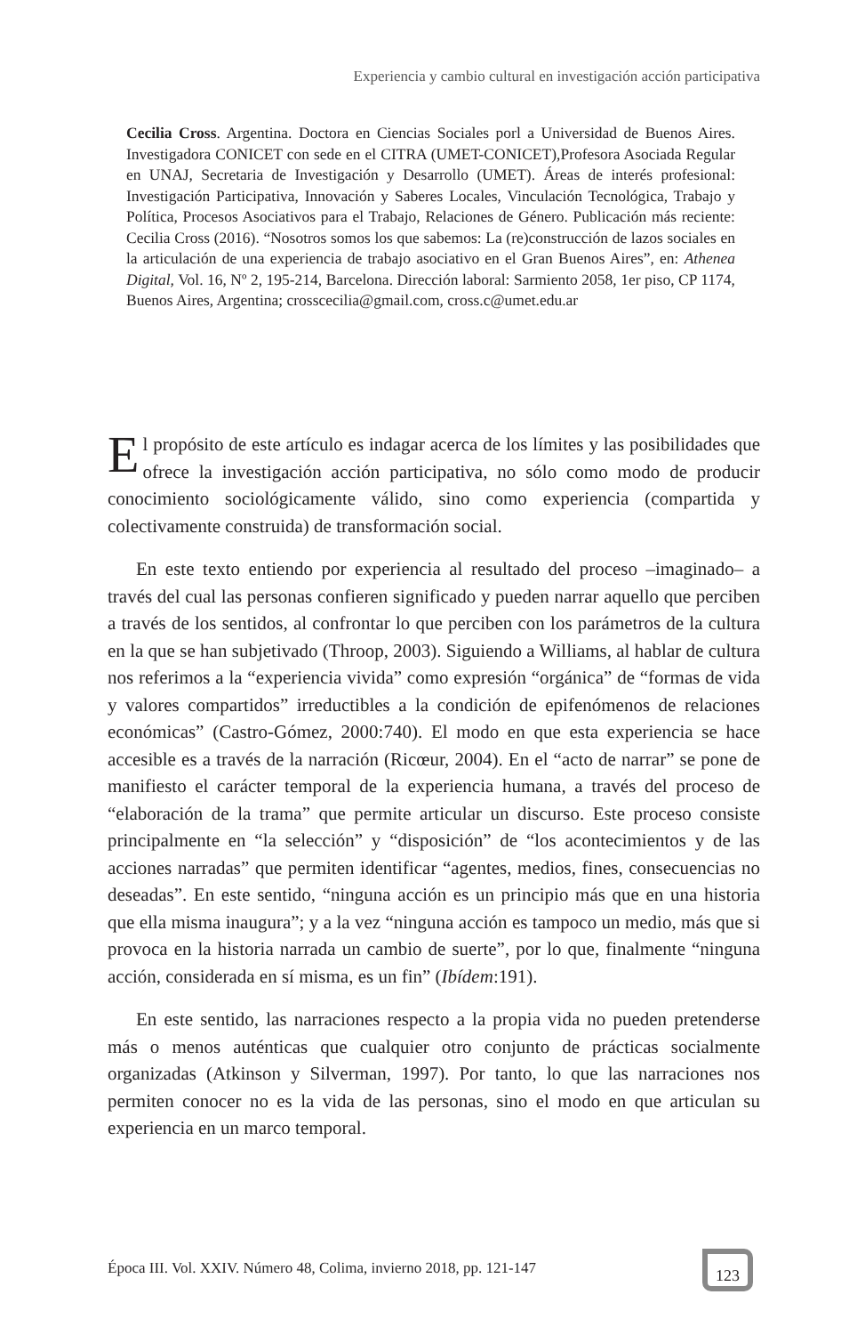Experiencia y cambio cultural en investigación acción participativa
Cecilia Cross. Argentina. Doctora en Ciencias Sociales porl a Universidad de Buenos Aires. Investigadora CONICET con sede en el CITRA (UMET-CONICET),Profesora Asociada Regular en UNAJ, Secretaria de Investigación y Desarrollo (UMET). Áreas de interés profesional: Investigación Participativa, Innovación y Saberes Locales, Vinculación Tecnológica, Trabajo y Política, Procesos Asociativos para el Trabajo, Relaciones de Género. Publicación más reciente: Cecilia Cross (2016). “Nosotros somos los que sabemos: La (re)construcción de lazos sociales en la articulación de una experiencia de trabajo asociativo en el Gran Buenos Aires”, en: Athenea Digital, Vol. 16, Nº 2, 195-214, Barcelona. Dirección laboral: Sarmiento 2058, 1er piso, CP 1174, Buenos Aires, Argentina; crosscecilia@gmail.com, cross.c@umet.edu.ar
El propósito de este artículo es indagar acerca de los límites y las posibilidades que ofrece la investigación acción participativa, no sólo como modo de producir conocimiento sociológicamente válido, sino como experiencia (compartida y colectivamente construida) de transformación social.
En este texto entiendo por experiencia al resultado del proceso –imaginado– a través del cual las personas confieren significado y pueden narrar aquello que perciben a través de los sentidos, al confrontar lo que perciben con los parámetros de la cultura en la que se han subjetivado (Throop, 2003). Siguiendo a Williams, al hablar de cultura nos referimos a la “experiencia vivida” como expresión “orgánica” de “formas de vida y valores compartidos” irreductibles a la condición de epifenómenos de relaciones económicas” (Castro-Gómez, 2000:740). El modo en que esta experiencia se hace accesible es a través de la narración (Ricœur, 2004). En el “acto de narrar” se pone de manifiesto el carácter temporal de la experiencia humana, a través del proceso de “elaboración de la trama” que permite articular un discurso. Este proceso consiste principalmente en “la selección” y “disposición” de “los acontecimientos y de las acciones narradas” que permiten identificar “agentes, medios, fines, consecuencias no deseadas”. En este sentido, “ninguna acción es un principio más que en una historia que ella misma inaugura”; y a la vez “ninguna acción es tampoco un medio, más que si provoca en la historia narrada un cambio de suerte”, por lo que, finalmente “ninguna acción, considerada en sí misma, es un fin” (Ibídem:191).
En este sentido, las narraciones respecto a la propia vida no pueden pretenderse más o menos auténticas que cualquier otro conjunto de prácticas socialmente organizadas (Atkinson y Silverman, 1997). Por tanto, lo que las narraciones nos permiten conocer no es la vida de las personas, sino el modo en que articulan su experiencia en un marco temporal.
Época III. Vol. XXIV. Número 48, Colima, invierno 2018, pp. 121-147
123